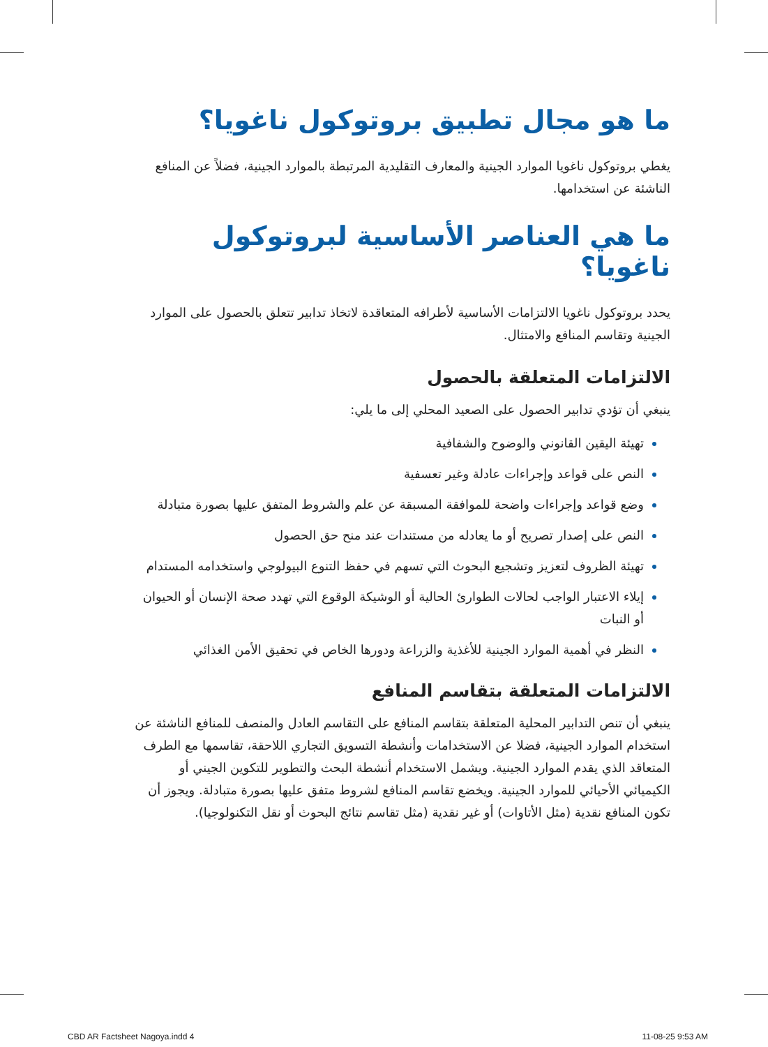ما هو مجال تطبيق بروتوكول ناغويا؟
يغطي بروتوكول ناغويا الموارد الجينية والمعارف التقليدية المرتبطة بالموارد الجينية، فضلاً عن المنافع الناشئة عن استخدامها.
ما هي العناصر الأساسية لبروتوكول ناغويا؟
يحدد بروتوكول ناغويا الالتزامات الأساسية لأطرافه المتعاقدة لاتخاذ تدابير تتعلق بالحصول على الموارد الجينية وتقاسم المنافع والامتثال.
الالتزامات المتعلقة بالحصول
ينبغي أن تؤدي تدابير الحصول على الصعيد المحلي إلى ما يلي:
تهيئة اليقين القانوني والوضوح والشفافية
النص على قواعد وإجراءات عادلة وغير تعسفية
وضع قواعد وإجراءات واضحة للموافقة المسبقة عن علم والشروط المتفق عليها بصورة متبادلة
النص على إصدار تصريح أو ما يعادله من مستندات عند منح حق الحصول
تهيئة الظروف لتعزيز وتشجيع البحوث التي تسهم في حفظ التنوع البيولوجي واستخدامه المستدام
إيلاء الاعتبار الواجب لحالات الطوارئ الحالية أو الوشيكة الوقوع التي تهدد صحة الإنسان أو الحيوان أو النبات
النظر في أهمية الموارد الجينية للأغذية والزراعة ودورها الخاص في تحقيق الأمن الغذائي
الالتزامات المتعلقة بتقاسم المنافع
ينبغي أن تنص التدابير المحلية المتعلقة بتقاسم المنافع على التقاسم العادل والمنصف للمنافع الناشئة عن استخدام الموارد الجينية، فضلا عن الاستخدامات وأنشطة التسويق التجاري اللاحقة، تقاسمها مع الطرف المتعاقد الذي يقدم الموارد الجينية. ويشمل الاستخدام أنشطة البحث والتطوير للتكوين الجيني أو الكيميائي الأحيائي للموارد الجينية. ويخضع تقاسم المنافع لشروط متفق عليها بصورة متبادلة. ويجوز أن تكون المنافع نقدية (مثل الأتاوات) أو غير نقدية (مثل تقاسم نتائج البحوث أو نقل التكنولوجيا).
CBD AR Factsheet Nagoya.indd 4 11-08-25 9:53 AM